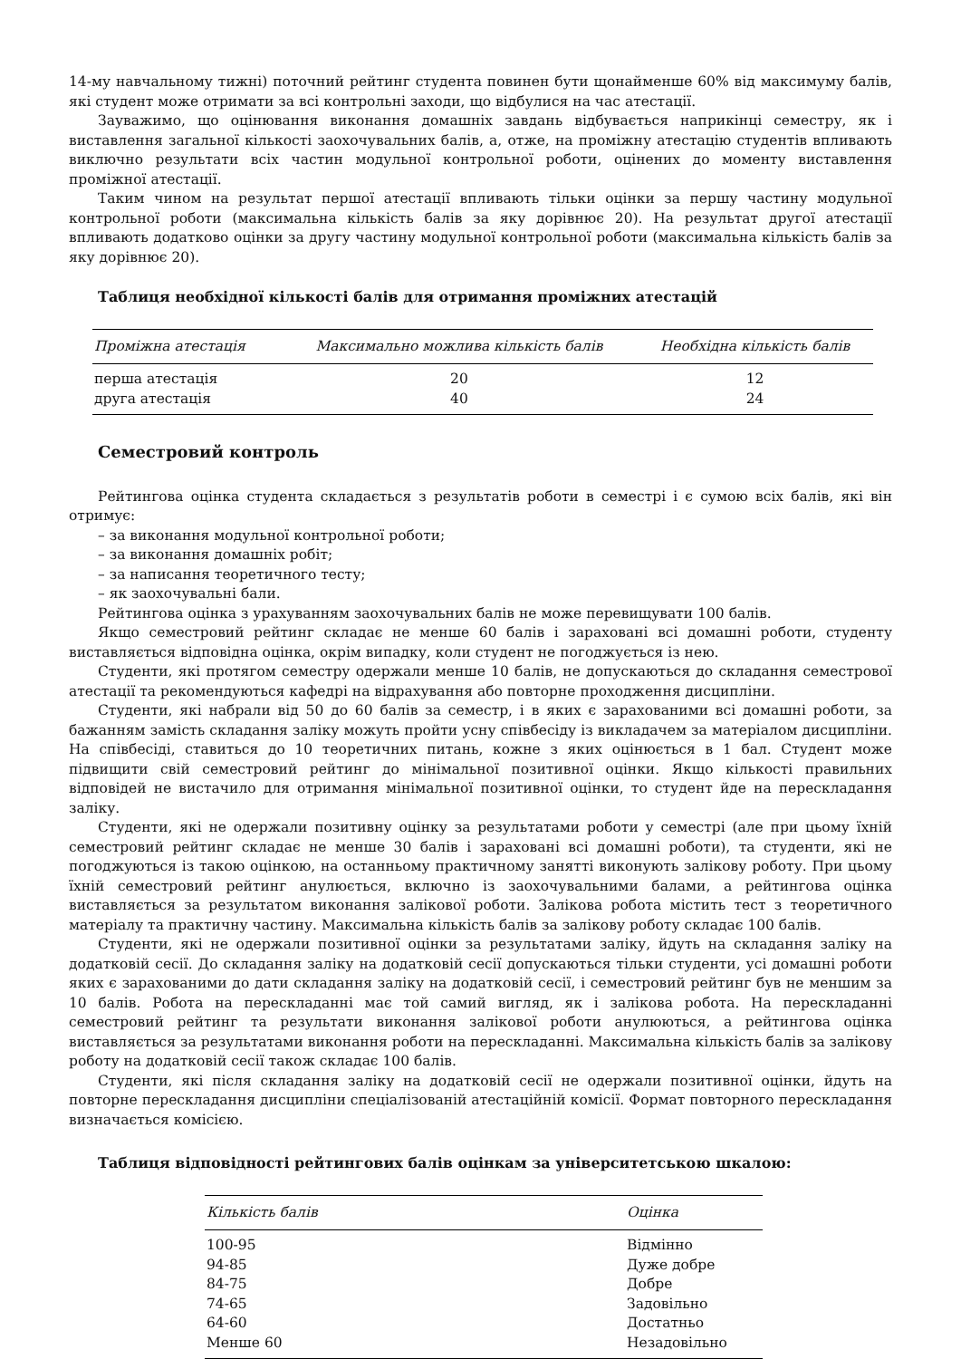14-му навчальному тижні) поточний рейтинг студента повинен бути щонайменше 60% від максимуму балів, які студент може отримати за всі контрольні заходи, що відбулися на час атестації.
Зауважимо, що оцінювання виконання домашніх завдань відбувається наприкінці семестру, як і виставлення загальної кількості заохочувальних балів, а, отже, на проміжну атестацію студентів впливають виключно результати всіх частин модульної контрольної роботи, оцінених до моменту виставлення проміжної атестації.
Таким чином на результат першої атестації впливають тільки оцінки за першу частину модульної контрольної роботи (максимальна кількість балів за яку дорівнює 20). На результат другої атестації впливають додатково оцінки за другу частину модульної контрольної роботи (максимальна кількість балів за яку дорівнює 20).
Таблиця необхідної кількості балів для отримання проміжних атестацій
| Проміжна атестація | Максимально можлива кількість балів | Необхідна кількість балів |
| --- | --- | --- |
| перша атестація | 20 | 12 |
| друга атестація | 40 | 24 |
Семестровий контроль
Рейтингова оцінка студента складається з результатів роботи в семестрі і є сумою всіх балів, які він отримує:
– за виконання модульної контрольної роботи;
– за виконання домашніх робіт;
– за написання теоретичного тесту;
– як заохочувальні бали.
Рейтингова оцінка з урахуванням заохочувальних балів не може перевищувати 100 балів.
Якщо семестровий рейтинг складає не менше 60 балів і зараховані всі домашні роботи, студенту виставляється відповідна оцінка, окрім випадку, коли студент не погоджується із нею.
Студенти, які протягом семестру одержали менше 10 балів, не допускаються до складання семестрової атестації та рекомендуються кафедрі на відрахування або повторне проходження дисципліни.
Студенти, які набрали від 50 до 60 балів за семестр, і в яких є зарахованими всі домашні роботи, за бажанням замість складання заліку можуть пройти усну співбесіду із викладачем за матеріалом дисципліни. На співбесіді, ставиться до 10 теоретичних питань, кожне з яких оцінюється в 1 бал. Студент може підвищити свій семестровий рейтинг до мінімальної позитивної оцінки. Якщо кількості правильних відповідей не вистачило для отримання мінімальної позитивної оцінки, то студент йде на перескладання заліку.
Студенти, які не одержали позитивну оцінку за результатами роботи у семестрі (але при цьому їхній семестровий рейтинг складає не менше 30 балів і зараховані всі домашні роботи), та студенти, які не погоджуються із такою оцінкою, на останньому практичному занятті виконують залікову роботу. При цьому їхній семестровий рейтинг анулюється, включно із заохочувальними балами, а рейтингова оцінка виставляється за результатом виконання залікової роботи. Залікова робота містить тест з теоретичного матеріалу та практичну частину. Максимальна кількість балів за залікову роботу складає 100 балів.
Студенти, які не одержали позитивної оцінки за результатами заліку, йдуть на складання заліку на додатковій сесії. До складання заліку на додатковій сесії допускаються тільки студенти, усі домашні роботи яких є зарахованими до дати складання заліку на додатковій сесії, і семестровий рейтинг був не меншим за 10 балів. Робота на перескладанні має той самий вигляд, як і залікова робота. На перескладанні семестровий рейтинг та результати виконання залікової роботи анулюються, а рейтингова оцінка виставляється за результатами виконання роботи на перескладанні. Максимальна кількість балів за залікову роботу на додатковій сесії також складає 100 балів.
Студенти, які після складання заліку на додатковій сесії не одержали позитивної оцінки, йдуть на повторне перескладання дисципліни спеціалізованій атестаційній комісії. Формат повторного перескладання визначається комісією.
Таблиця відповідності рейтингових балів оцінкам за університетською шкалою:
| Кількість балів | Оцінка |
| --- | --- |
| 100-95 | Відмінно |
| 94-85 | Дуже добре |
| 84-75 | Добре |
| 74-65 | Задовільно |
| 64-60 | Достатньо |
| Менше 60 | Незадовільно |